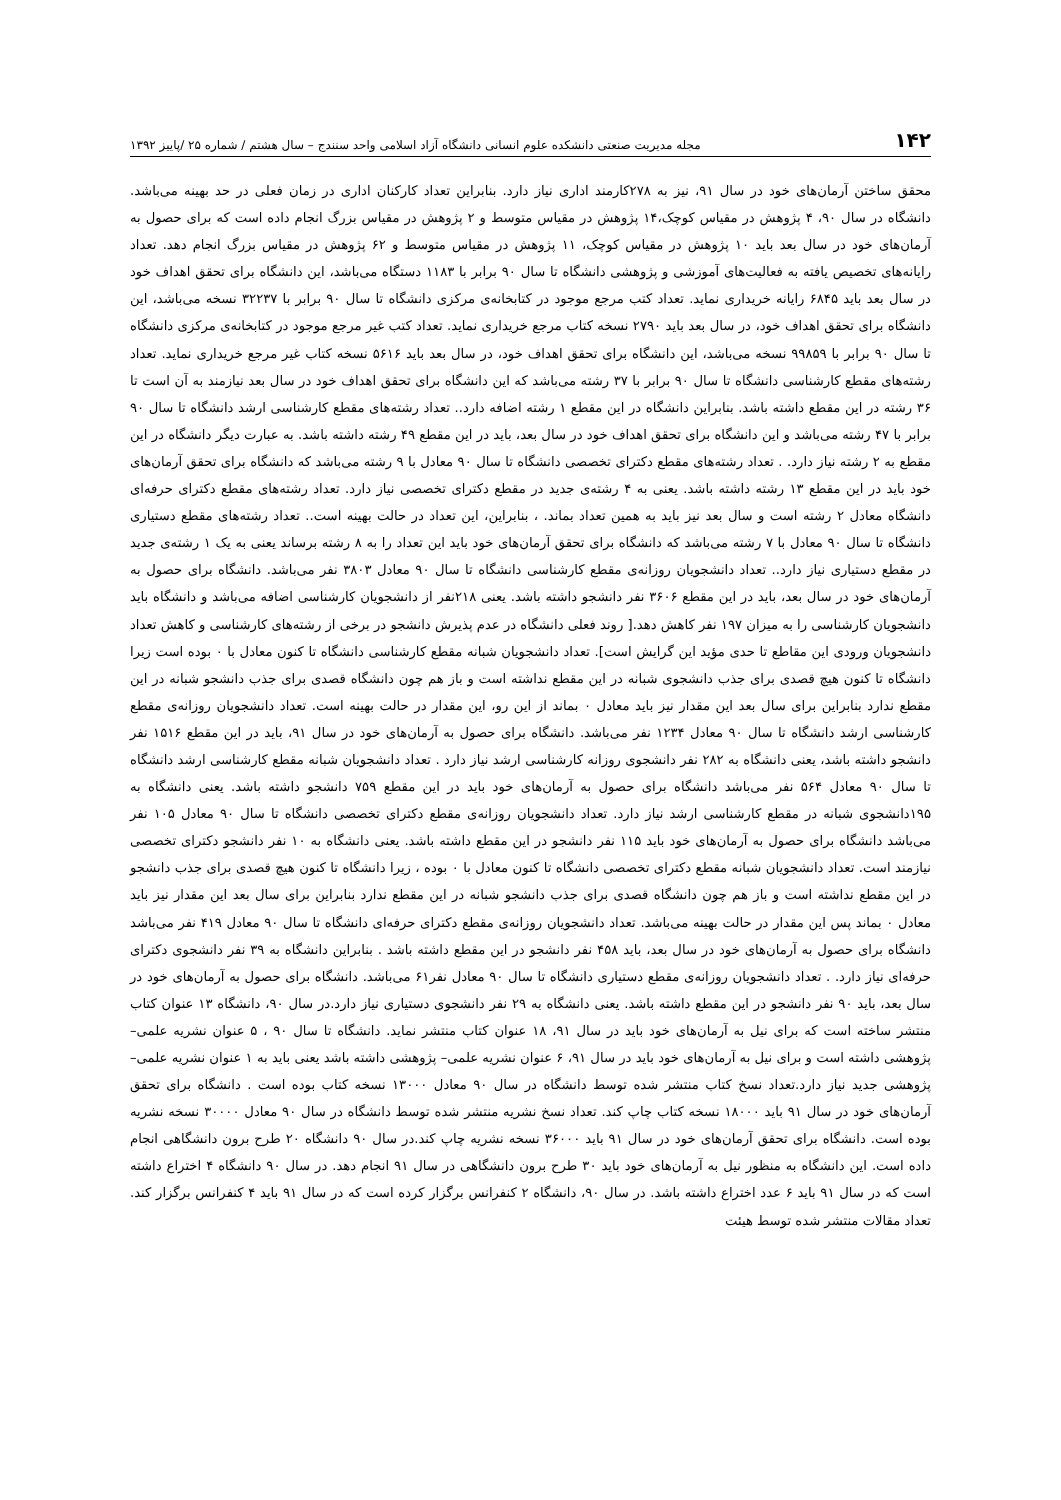۱۴۲ مجله مدیریت صنعتی دانشکده علوم انسانی دانشگاه آزاد اسلامی واحد سنندج – سال هشتم / شماره ۲۵ /پاییز ۱۳۹۲
محقق ساختن آرمان‌های خود در سال ۹۱، نیز به ۲۷۸کارمند اداری نیاز دارد. بنابراین تعداد کارکنان اداری در زمان فعلی در حد بهینه می‌باشد. دانشگاه در سال ۹۰، ۴ پژوهش در مقیاس کوچک،۱۴ پژوهش در مقیاس متوسط و ۲ پژوهش در مقیاس بزرگ انجام داده است که برای حصول به آرمان‌های خود در سال بعد باید ۱۰ پژوهش در مقیاس کوچک، ۱۱ پژوهش در مقیاس متوسط و ۶۲ پژوهش در مقیاس بزرگ انجام دهد. تعداد رایانه‌های تخصیص یافته به فعالیت‌های آموزشی و پژوهشی دانشگاه تا سال ۹۰ برابر با ۱۱۸۳ دستگاه می‌باشد، این دانشگاه برای تحقق اهداف خود در سال بعد باید ۶۸۴۵ رایانه خریداری نماید. تعداد کتب مرجع موجود در کتابخانه‌ی مرکزی دانشگاه تا سال ۹۰ برابر با ۳۲۲۳۷ نسخه می‌باشد، این دانشگاه برای تحقق اهداف خود، در سال بعد باید ۲۷۹۰ نسخه کتاب مرجع خریداری نماید. تعداد کتب غیر مرجع موجود در کتابخانه‌ی مرکزی دانشگاه تا سال ۹۰ برابر با ۹۹۸۵۹ نسخه می‌باشد، این دانشگاه برای تحقق اهداف خود، در سال بعد باید ۵۶۱۶ نسخه کتاب غیر مرجع خریداری نماید. تعداد رشته‌های مقطع کارشناسی دانشگاه تا سال ۹۰ برابر با ۳۷ رشته می‌باشد که این دانشگاه برای تحقق اهداف خود در سال بعد نیازمند به آن است تا ۳۶ رشته در این مقطع داشته باشد. بنابراین دانشگاه در این مقطع ۱ رشته اضافه دارد.. تعداد رشته‌های مقطع کارشناسی ارشد دانشگاه تا سال ۹۰ برابر با ۴۷ رشته می‌باشد و این دانشگاه برای تحقق اهداف خود در سال بعد، باید در این مقطع ۴۹ رشته داشته باشد. به عبارت دیگر دانشگاه در این مقطع به ۲ رشته نیاز دارد. . تعداد رشته‌های مقطع دکترای تخصصی دانشگاه تا سال ۹۰ معادل با ۹ رشته می‌باشد که دانشگاه برای تحقق آرمان‌های خود باید در این مقطع ۱۳ رشته داشته باشد. یعنی به ۴ رشته‌ی جدید در مقطع دکترای تخصصی نیاز دارد. تعداد رشته‌های مقطع دکترای حرفه‌ای دانشگاه معادل ۲ رشته است و سال بعد نیز باید به همین تعداد بماند. ، بنابراین، این تعداد در حالت بهینه است.. تعداد رشته‌های مقطع دستیاری دانشگاه تا سال ۹۰ معادل با ۷ رشته می‌باشد که دانشگاه برای تحقق آرمان‌های خود باید این تعداد را به ۸ رشته برساند یعنی به یک ۱ رشته‌ی جدید در مقطع دستیاری نیاز دارد.. تعداد دانشجویان روزانه‌ی مقطع کارشناسی دانشگاه تا سال ۹۰ معادل ۳۸۰۳ نفر می‌باشد. دانشگاه برای حصول به آرمان‌های خود در سال بعد، باید در این مقطع ۳۶۰۶ نفر دانشجو داشته باشد. یعنی ۲۱۸نفر از دانشجویان کارشناسی اضافه می‌باشد و دانشگاه باید دانشجویان کارشناسی را به میزان ۱۹۷ نفر کاهش دهد.[ روند فعلی دانشگاه در عدم پذیرش دانشجو در برخی از رشته‌های کارشناسی و کاهش تعداد دانشجویان ورودی این مقاطع تا حدی مؤید این گرایش است]. تعداد دانشجویان شبانه مقطع کارشناسی دانشگاه تا کنون معادل با ۰ بوده است زیرا دانشگاه تا کنون هیچ قصدی برای جذب دانشجوی شبانه در این مقطع نداشته است و باز هم چون دانشگاه قصدی برای جذب دانشجو شبانه در این مقطع ندارد بنابراین برای سال بعد این مقدار نیز باید معادل ۰ بماند از این رو، این مقدار در حالت بهینه است. تعداد دانشجویان روزانه‌ی مقطع کارشناسی ارشد دانشگاه تا سال ۹۰ معادل ۱۲۳۴ نفر می‌باشد. دانشگاه برای حصول به آرمان‌های خود در سال ۹۱، باید در این مقطع ۱۵۱۶ نفر دانشجو داشته باشد، یعنی دانشگاه به ۲۸۲ نفر دانشجوی روزانه کارشناسی ارشد نیاز دارد . تعداد دانشجویان شبانه مقطع کارشناسی ارشد دانشگاه تا سال ۹۰ معادل ۵۶۴ نفر می‌باشد دانشگاه برای حصول به آرمان‌های خود باید در این مقطع ۷۵۹ دانشجو داشته باشد. یعنی دانشگاه به ۱۹۵دانشجوی شبانه در مقطع کارشناسی ارشد نیاز دارد. تعداد دانشجویان روزانه‌ی مقطع دکترای تخصصی دانشگاه تا سال ۹۰ معادل ۱۰۵ نفر می‌باشد دانشگاه برای حصول به آرمان‌های خود باید ۱۱۵ نفر دانشجو در این مقطع داشته باشد. یعنی دانشگاه به ۱۰ نفر دانشجو دکترای تخصصی نیازمند است. تعداد دانشجویان شبانه مقطع دکترای تخصصی دانشگاه تا کنون معادل با ۰ بوده ، زیرا دانشگاه تا کنون هیچ قصدی برای جذب دانشجو در این مقطع نداشته است و باز هم چون دانشگاه قصدی برای جذب دانشجو شبانه در این مقطع ندارد بنابراین برای سال بعد این مقدار نیز باید معادل ۰ بماند پس این مقدار در حالت بهینه می‌باشد. تعداد دانشجویان روزانه‌ی مقطع دکترای حرفه‌ای دانشگاه تا سال ۹۰ معادل ۴۱۹ نفر می‌باشد دانشگاه برای حصول به آرمان‌های خود در سال بعد، باید ۴۵۸ نفر دانشجو در این مقطع داشته باشد . بنابراین دانشگاه به ۳۹ نفر دانشجوی دکترای حرفه‌ای نیاز دارد. . تعداد دانشجویان روزانه‌ی مقطع دستیاری دانشگاه تا سال ۹۰ معادل نفر۶۱ می‌باشد. دانشگاه برای حصول به آرمان‌های خود در سال بعد، باید ۹۰ نفر دانشجو در این مقطع داشته باشد. یعنی دانشگاه به ۲۹ نفر دانشجوی دستیاری نیاز دارد.در سال ۹۰، دانشگاه ۱۳ عنوان کتاب منتشر ساخته است که برای نیل به آرمان‌های خود باید در سال ۹۱، ۱۸ عنوان کتاب منتشر نماید. دانشگاه تا سال ۹۰ ، ۵ عنوان نشریه علمی– پژوهشی داشته است و برای نیل به آرمان‌های خود باید در سال ۹۱، ۶ عنوان نشریه علمی– پژوهشی داشته باشد یعنی باید به ۱ عنوان نشریه علمی– پژوهشی جدید نیاز دارد.تعداد نسخ کتاب منتشر شده توسط دانشگاه در سال ۹۰ معادل ۱۳۰۰۰ نسخه کتاب بوده است . دانشگاه برای تحقق آرمان‌های خود در سال ۹۱ باید ۱۸۰۰۰ نسخه کتاب چاپ کند. تعداد نسخ نشریه منتشر شده توسط دانشگاه در سال ۹۰ معادل ۳۰۰۰۰ نسخه نشریه بوده است. دانشگاه برای تحقق آرمان‌های خود در سال ۹۱ باید ۳۶۰۰۰ نسخه نشریه چاپ کند.در سال ۹۰ دانشگاه ۲۰ طرح برون دانشگاهی انجام داده است. این دانشگاه به منظور نیل به آرمان‌های خود باید ۳۰ طرح برون دانشگاهی در سال ۹۱ انجام دهد. در سال ۹۰ دانشگاه ۴ اختراع داشته است که در سال ۹۱ باید ۶ عدد اختراع داشته باشد. در سال ۹۰، دانشگاه ۲ کنفرانس برگزار کرده است که در سال ۹۱ باید ۴ کنفرانس برگزار کند. تعداد مقالات منتشر شده توسط هیئت